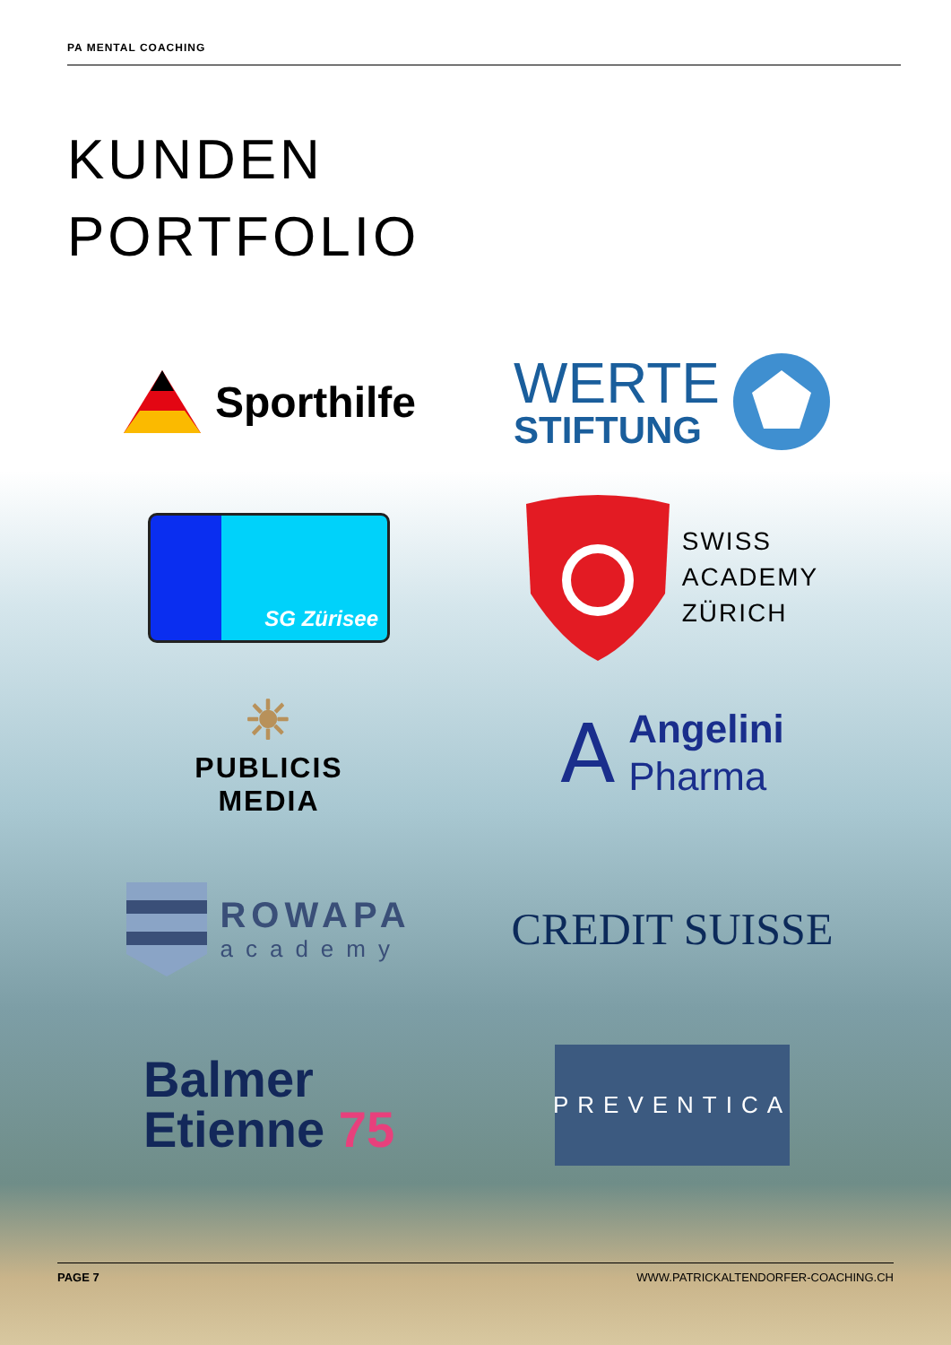PA MENTAL COACHING
KUNDEN
PORTFOLIO
Sporthilfe
WERTE
STIFTUNG
SG Zürisee
SWISS
ACADEMY
ZÜRICH
☀
PUBLICIS
MEDIA
𝖠
Angelini
Pharma
ROWAPA
academy
CREDIT SUISSE
Balmer
Etienne 75
PREVENTICA
PAGE 7 WWW.PATRICKALTENDORFER-COACHING.CH